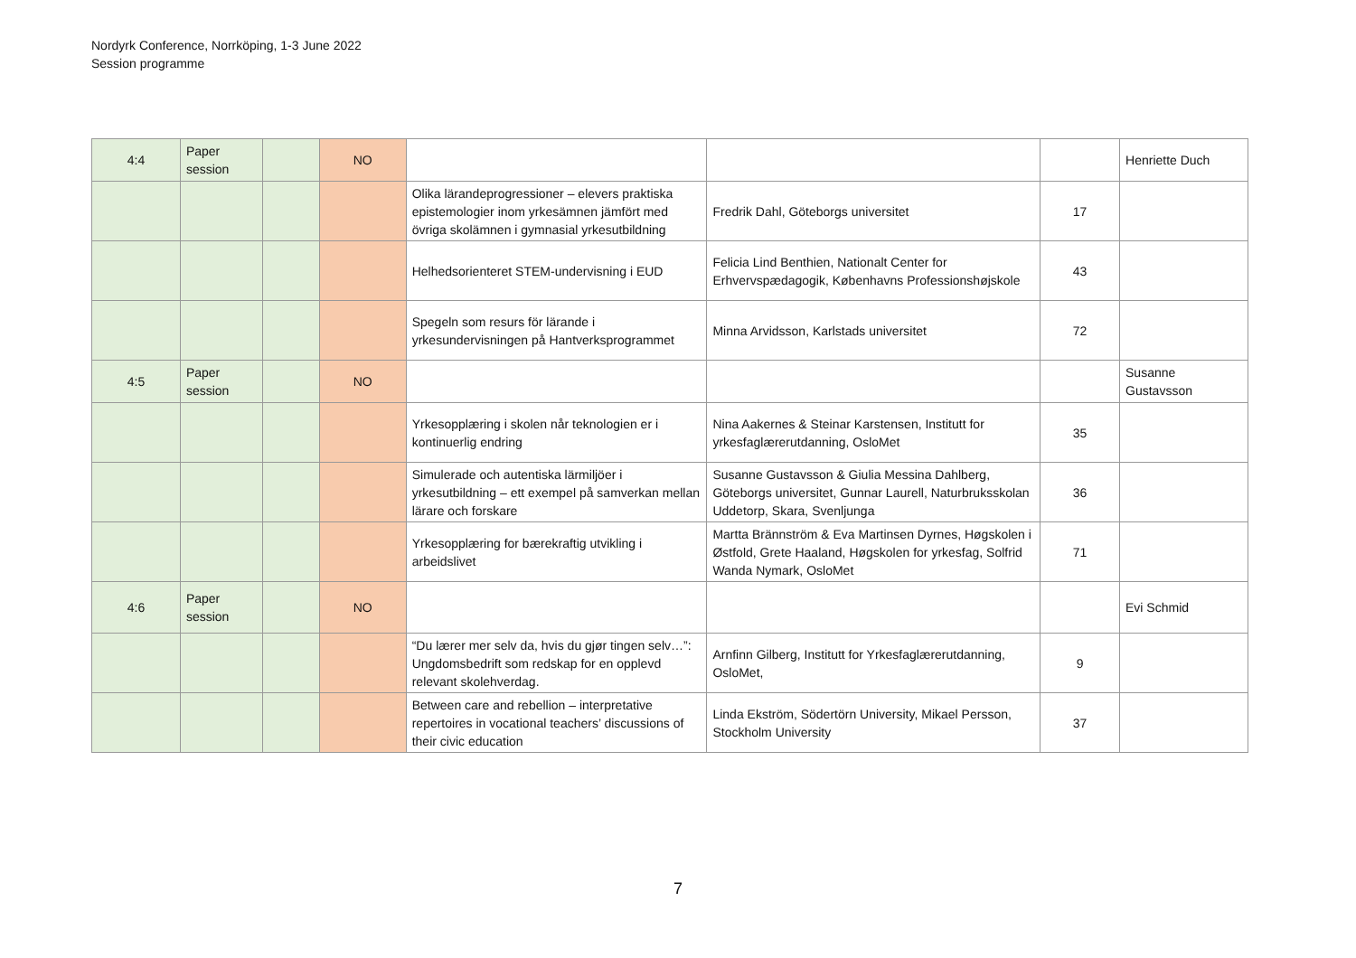Nordyrk Conference, Norrköping, 1-3 June 2022
Session programme
| 4:4 | Paper session | | NO | | | | Henriette Duch |
| | | | | Olika lärandeprogressioner – elevers praktiska epistemologier inom yrkesämnen jämfört med övriga skolämnen i gymnasial yrkesutbildning | Fredrik Dahl, Göteborgs universitet | 17 | |
| | | | | Helhedsorienteret STEM-undervisning i EUD | Felicia Lind Benthien, Nationalt Center for Erhvervspædagogik, Københavns Professionshøjskole | 43 | |
| | | | | Spegeln som resurs för lärande i yrkesundervisningen på Hantverksprogrammet | Minna Arvidsson, Karlstads universitet | 72 | |
| 4:5 | Paper session | | NO | | | | Susanne Gustavsson |
| | | | | Yrkesopplæring i skolen når teknologien er i kontinuerlig endring | Nina Aakernes & Steinar Karstensen, Institutt for yrkesfaglærerutdanning, OsloMet | 35 | |
| | | | | Simulerade och autentiska lärmiljöer i yrkesutbildning – ett exempel på samverkan mellan lärare och forskare | Susanne Gustavsson & Giulia Messina Dahlberg, Göteborgs universitet, Gunnar Laurell, Naturbruksskolan Uddetorp, Skara, Svenljunga | 36 | |
| | | | | Yrkesopplæring for bærekraftig utvikling i arbeidslivet | Martta Brännström & Eva Martinsen Dyrnes, Høgskolen i Østfold, Grete Haaland, Høgskolen for yrkesfag, Solfrid Wanda Nymark, OsloMet | 71 | |
| 4:6 | Paper session | | NO | | | | Evi Schmid |
| | | | | “Du lærer mer selv da, hvis du gjør tingen selv…”: Ungdomsbedrift som redskap for en opplevd relevant skolehverdag. | Arnfinn Gilberg, Institutt for Yrkesfaglærerutdanning, OsloMet, | 9 | |
| | | | | Between care and rebellion – interpretative repertoires in vocational teachers’ discussions of their civic education | Linda Ekström, Södertörn University, Mikael Persson, Stockholm University | 37 | |
7